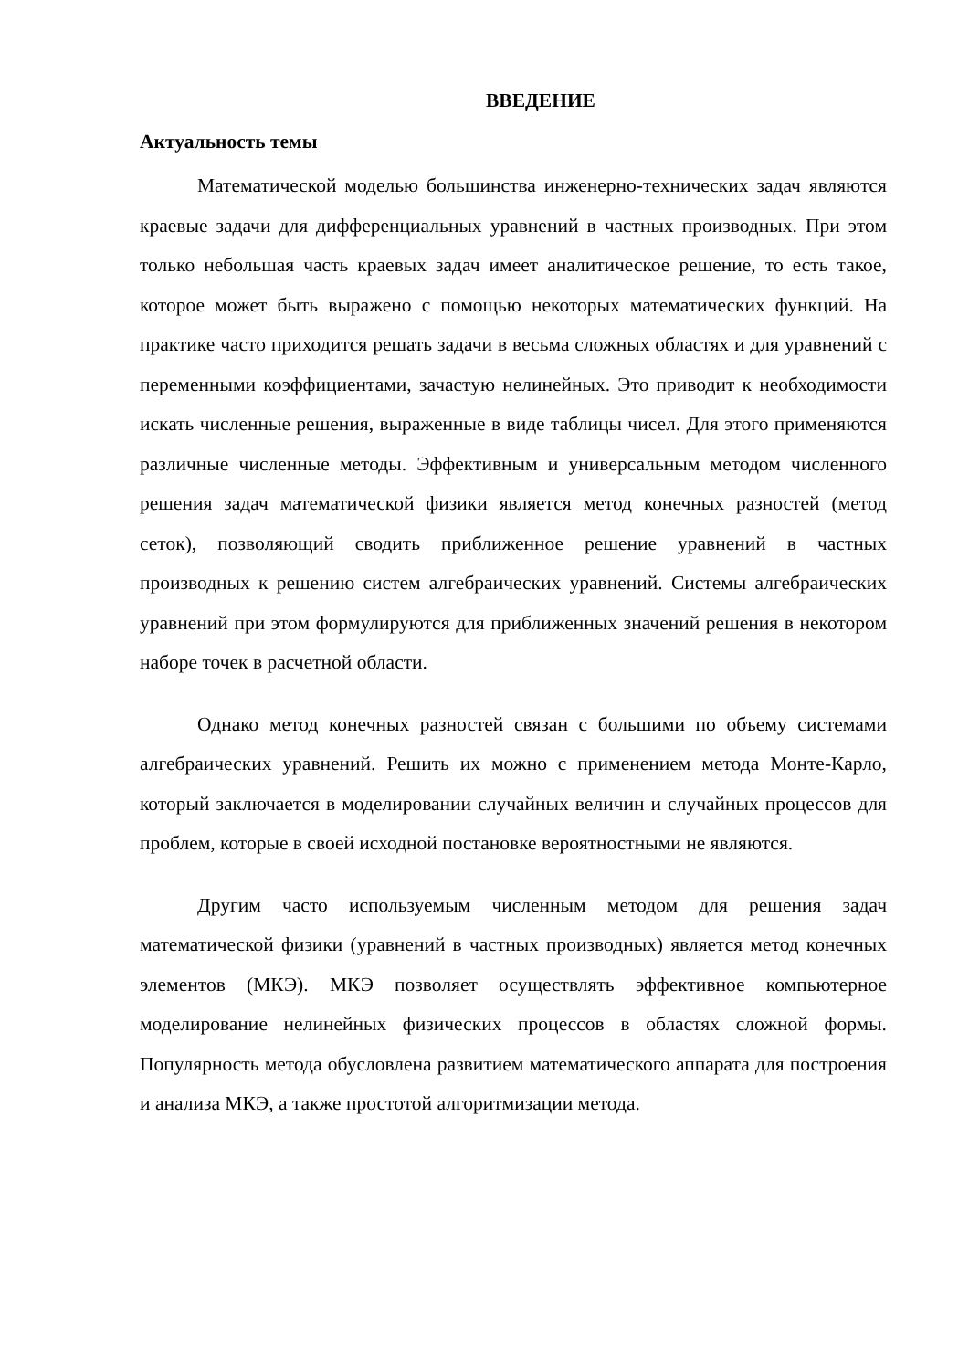ВВЕДЕНИЕ
Актуальность темы
Математической моделью большинства инженерно-технических задач являются краевые задачи для дифференциальных уравнений в частных производных. При этом только небольшая часть краевых задач имеет аналитическое решение, то есть такое, которое может быть выражено с помощью некоторых математических функций. На практике часто приходится решать задачи в весьма сложных областях и для уравнений с переменными коэффициентами, зачастую нелинейных. Это приводит к необходимости искать численные решения, выраженные в виде таблицы чисел. Для этого применяются различные численные методы. Эффективным и универсальным методом численного решения задач математической физики является метод конечных разностей (метод сеток), позволяющий сводить приближенное решение уравнений в частных производных к решению систем алгебраических уравнений. Системы алгебраических уравнений при этом формулируются для приближенных значений решения в некотором наборе точек в расчетной области.
Однако метод конечных разностей связан с большими по объему системами алгебраических уравнений. Решить их можно с применением метода Монте-Карло, который заключается в моделировании случайных величин и случайных процессов для проблем, которые в своей исходной постановке вероятностными не являются.
Другим часто используемым численным методом для решения задач математической физики (уравнений в частных производных) является метод конечных элементов (МКЭ). МКЭ позволяет осуществлять эффективное компьютерное моделирование нелинейных физических процессов в областях сложной формы. Популярность метода обусловлена развитием математического аппарата для построения и анализа МКЭ, а также простотой алгоритмизации метода.